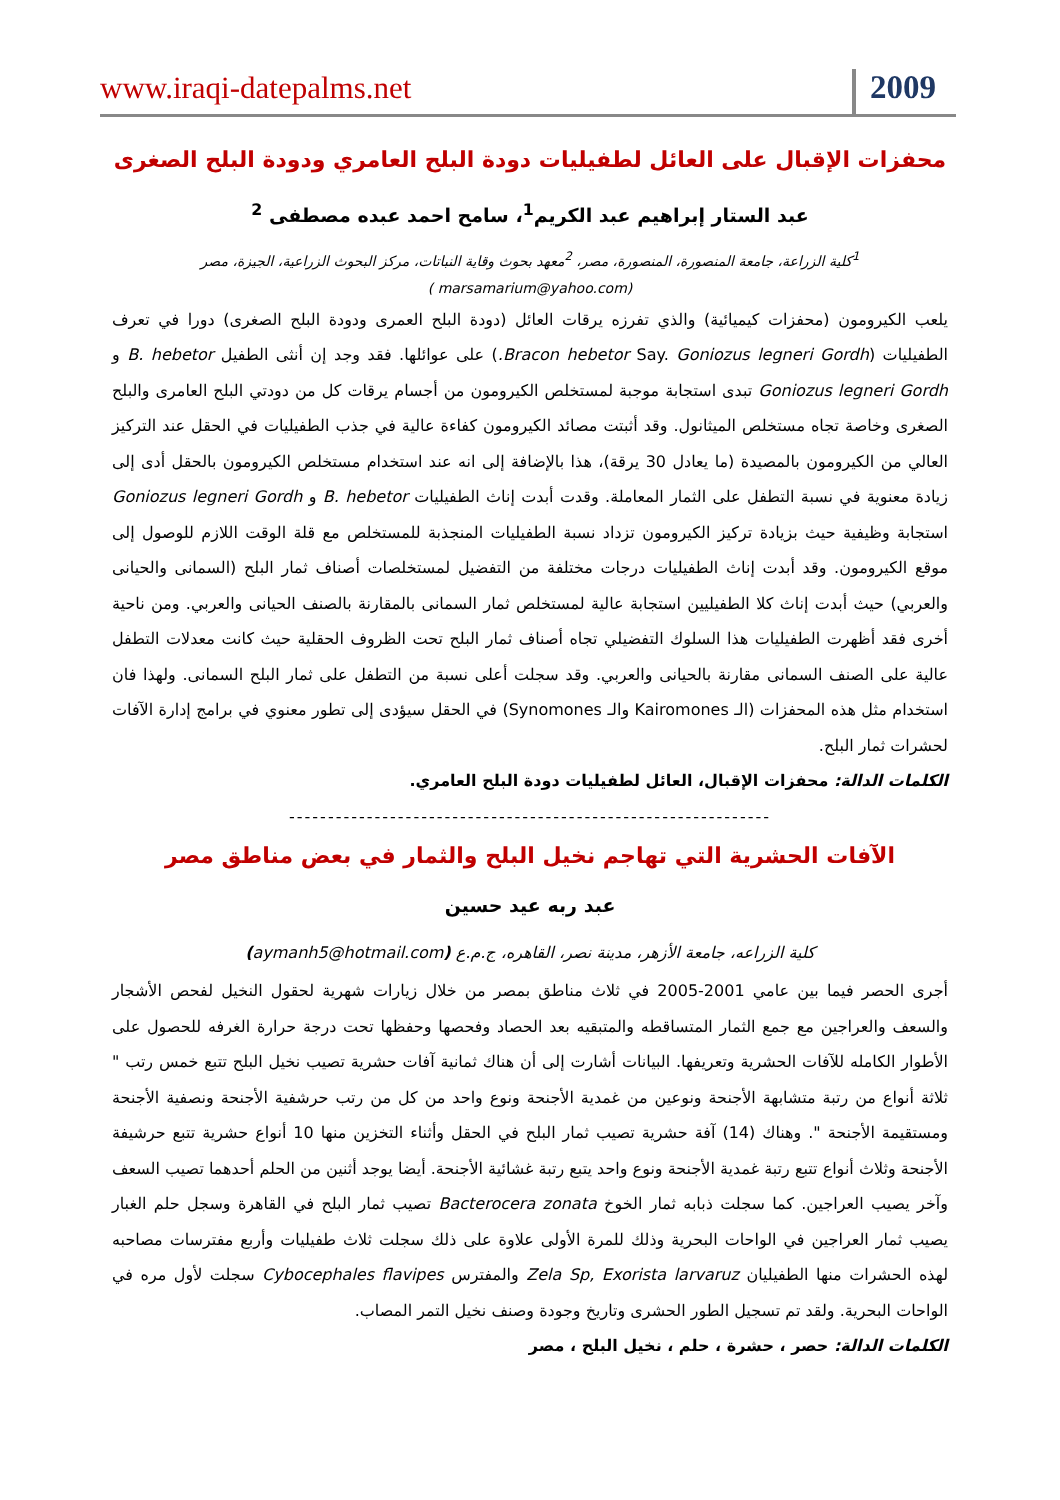www.iraqi-datepalms.net 2009
محفزات الإقبال على العائل لطفيليات دودة البلح العامري ودودة البلح الصغرى
عبد الستار إبراهيم عبد الكريم<sup>1</sup>، سامح احمد عبده مصطفى <sup>2</sup>
<sup>1</sup> كلية الزراعة، جامعة المنصورة، المنصورة، مصر، <sup>2</sup>معهد بحوث وقاية النباتات، مركز البحوث الزراعية، الجيزة، مصر
(marsamarium@yahoo.com )
يلعب الكيرومون (محفزات كيميائية) والذي تفرزه يرقات العائل (دودة البلح العمرى ودودة البلح الصغرى) دورا في تعرف الطفيليات (Bracon hebetor Say. Goniozus legneri Gordh.) على عوائلها. فقد وجد إن أنثى الطفيل B. hebetor و Goniozus legneri Gordh تبدى استجابة موجبة لمستخلص الكيرومون من أجسام يرقات كل من دودتي البلح العامرى والبلح الصغرى وخاصة تجاه مستخلص الميثانول. وقد أثبتت مصائد الكيرومون كفاءة عالية في جذب الطفيليات في الحقل عند التركيز العالي من الكيرومون بالمصيدة (ما يعادل 30 يرقة)، هذا بالإضافة إلى انه عند استخدام مستخلص الكيرومون بالحقل أدى إلى زيادة معنوية في نسبة التطفل على الثمار المعاملة. وقدت أبدت إناث الطفيليات B. hebetor و Goniozus legneri Gordh استجابة وظيفية حيث بزيادة تركيز الكيرومون تزداد نسبة الطفيليات المنجذبة للمستخلص مع قلة الوقت اللازم للوصول إلى موقع الكيرومون. وقد أبدت إناث الطفيليات درجات مختلفة من التفضيل لمستخلصات أصناف ثمار البلح (السمانى والحيانى والعربي) حيث أبدت إناث كلا الطفيليين استجابة عالية لمستخلص ثمار السمانى بالمقارنة بالصنف الحيانى والعربي. ومن ناحية أخرى فقد أظهرت الطفيليات هذا السلوك التفضيلي تجاه أصناف ثمار البلح تحت الظروف الحقلية حيث كانت معدلات التطفل عالية على الصنف السمانى مقارنة بالحيانى والعربي. وقد سجلت أعلى نسبة من التطفل على ثمار البلح السمانى. ولهذا فان استخدام مثل هذه المحفزات (الـ Kairomones والـ Synomones) في الحقل سيؤدى إلى تطور معنوي في برامج إدارة الآفات لحشرات ثمار البلح.
الكلمات الدالة: محفزات الإقبال، العائل لطفيليات دودة البلح العامري.
--------------------------------------------------------------
الآفات الحشرية التي تهاجم نخيل البلح والثمار في بعض مناطق مصر
عبد ربه عيد حسين
كلية الزراعه، جامعة الأزهر، مدينة نصر، القاهره، ج.م.ع (aymanh5@hotmail.com)
أجرى الحصر فيما بين عامي 2001-2005 في ثلاث مناطق بمصر من خلال زيارات شهرية لحقول النخيل لفحص الأشجار والسعف والعراجين مع جمع الثمار المتساقطه والمتبقيه بعد الحصاد وفحصها وحفظها تحت درجة حرارة الغرفه للحصول على الأطوار الكامله للآفات الحشرية وتعريفها. البيانات أشارت إلى أن هناك ثمانية آفات حشرية تصيب نخيل البلح تتبع خمس رتب " ثلاثة أنواع من رتبة متشابهة الأجنحة ونوعين من غمدية الأجنحة ونوع واحد من كل من رتب حرشفية الأجنحة ونصفية الأجنحة ومستقيمة الأجنحة ". وهناك (14) آفة حشرية تصيب ثمار البلح في الحقل وأثناء التخزين منها 10 أنواع حشرية تتبع حرشيفة الأجنحة وثلاث أنواع تتبع رتبة غمدية الأجنحة ونوع واحد يتبع رتبة غشائية الأجنحة. أيضا يوجد أثنين من الحلم أحدهما تصيب السعف وآخر يصيب العراجين. كما سجلت ذبابه ثمار الخوخ Bacterocera zonata تصيب ثمار البلح في القاهرة وسجل حلم الغبار يصيب ثمار العراجين في الواحات البحرية وذلك للمرة الأولى علاوة على ذلك سجلت ثلاث طفيليات وأربع مفترسات مصاحبه لهذه الحشرات منها الطفيليان Zela Sp, Exorista larvaruz والمفترس Cybocephales flavipes سجلت لأول مره في الواحات البحرية. ولقد تم تسجيل الطور الحشرى وتاريخ وجودة وصنف نخيل التمر المصاب.
الكلمات الدالة: حصر ، حشرة ، حلم ، نخيل البلح ، مصر